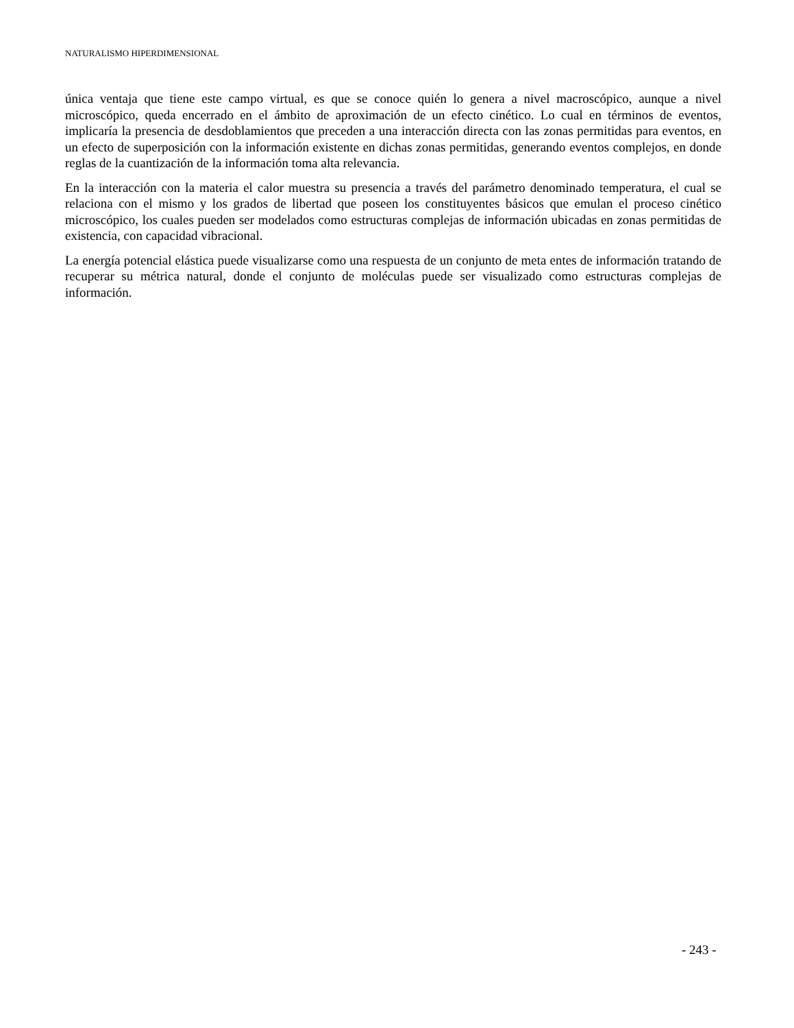NATURALISMO HIPERDIMENSIONAL
única ventaja que tiene este campo virtual, es que se conoce quién lo genera a nivel macroscópico, aunque a nivel microscópico, queda encerrado en el ámbito de aproximación de un efecto cinético. Lo cual en términos de eventos, implicaría la presencia de desdoblamientos que preceden a una interacción directa con las zonas permitidas para eventos, en un efecto de superposición con la información existente en dichas zonas permitidas, generando eventos complejos, en donde reglas de la cuantización de la información toma alta relevancia.
En la interacción con la materia el calor muestra su presencia a través del parámetro denominado temperatura, el cual se relaciona con el mismo y los grados de libertad que poseen los constituyentes básicos que emulan el proceso cinético microscópico, los cuales pueden ser modelados como estructuras complejas de información ubicadas en zonas permitidas de existencia, con capacidad vibracional.
La energía potencial elástica puede visualizarse como una respuesta de un conjunto de meta entes de información tratando de recuperar su métrica natural, donde el conjunto de moléculas puede ser visualizado como estructuras complejas de información.
- 243 -